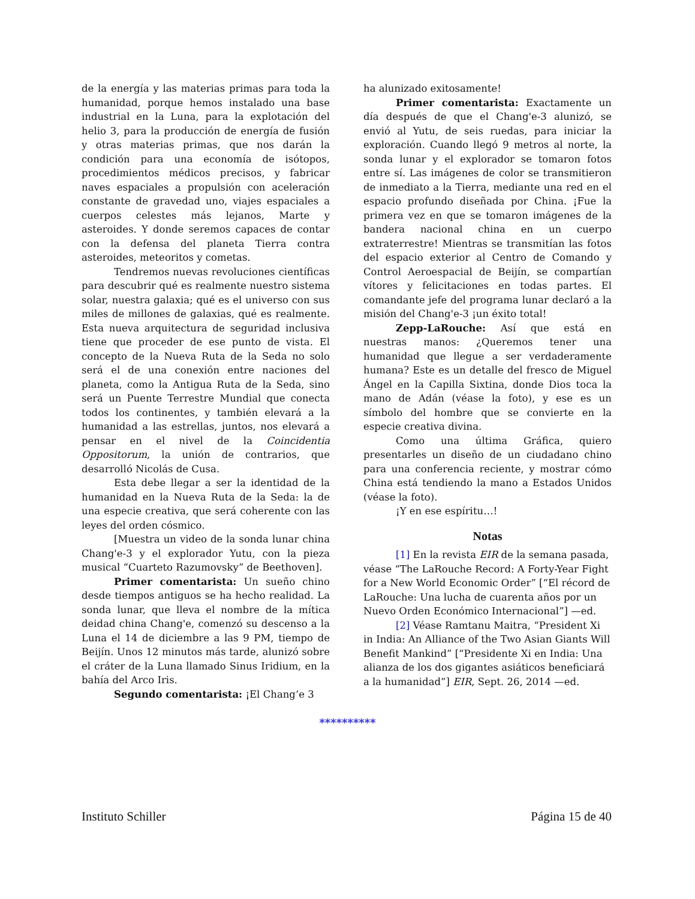de la energía y las materias primas para toda la humanidad, porque hemos instalado una base industrial en la Luna, para la explotación del helio 3, para la producción de energía de fusión y otras materias primas, que nos darán la condición para una economía de isótopos, procedimientos médicos precisos, y fabricar naves espaciales a propulsión con aceleración constante de gravedad uno, viajes espaciales a cuerpos celestes más lejanos, Marte y asteroides. Y donde seremos capaces de contar con la defensa del planeta Tierra contra asteroides, meteoritos y cometas.
Tendremos nuevas revoluciones científicas para descubrir qué es realmente nuestro sistema solar, nuestra galaxia; qué es el universo con sus miles de millones de galaxias, qué es realmente. Esta nueva arquitectura de seguridad inclusiva tiene que proceder de ese punto de vista. El concepto de la Nueva Ruta de la Seda no solo será el de una conexión entre naciones del planeta, como la Antigua Ruta de la Seda, sino será un Puente Terrestre Mundial que conecta todos los continentes, y también elevará a la humanidad a las estrellas, juntos, nos elevará a pensar en el nivel de la Coincidentia Oppositorum, la unión de contrarios, que desarrolló Nicolás de Cusa.
Esta debe llegar a ser la identidad de la humanidad en la Nueva Ruta de la Seda: la de una especie creativa, que será coherente con las leyes del orden cósmico.
[Muestra un video de la sonda lunar china Chang'e-3 y el explorador Yutu, con la pieza musical “Cuarteto Razumovsky” de Beethoven].
Primer comentarista: Un sueño chino desde tiempos antiguos se ha hecho realidad. La sonda lunar, que lleva el nombre de la mítica deidad china Chang'e, comenzó su descenso a la Luna el 14 de diciembre a las 9 PM, tiempo de Beijín. Unos 12 minutos más tarde, alunizó sobre el cráter de la Luna llamado Sinus Iridium, en la bahía del Arco Iris.
Segundo comentarista: ¡El Chang’e 3
ha alunizado exitosamente!
Primer comentarista: Exactamente un día después de que el Chang'e-3 alunizó, se envió al Yutu, de seis ruedas, para iniciar la exploración. Cuando llegó 9 metros al norte, la sonda lunar y el explorador se tomaron fotos entre sí. Las imágenes de color se transmitieron de inmediato a la Tierra, mediante una red en el espacio profundo diseñada por China. ¡Fue la primera vez en que se tomaron imágenes de la bandera nacional china en un cuerpo extraterrestre! Mientras se transmitían las fotos del espacio exterior al Centro de Comando y Control Aeroespacial de Beijín, se compartían vítores y felicitaciones en todas partes. El comandante jefe del programa lunar declaró a la misión del Chang'e-3 ¡un éxito total!
Zepp-LaRouche: Así que está en nuestras manos: ¿Queremos tener una humanidad que llegue a ser verdaderamente humana? Este es un detalle del fresco de Miguel Ángel en la Capilla Sixtina, donde Dios toca la mano de Adán (véase la foto), y ese es un símbolo del hombre que se convierte en la especie creativa divina.
Como una última Gráfica, quiero presentarles un diseño de un ciudadano chino para una conferencia reciente, y mostrar cómo China está tendiendo la mano a Estados Unidos (véase la foto).
¡Y en ese espíritu…!
Notas
[1] En la revista EIR de la semana pasada, véase “The LaRouche Record: A Forty-Year Fight for a New World Economic Order” [“El récord de LaRouche: Una lucha de cuarenta años por un Nuevo Orden Económico Internacional”] —ed.
[2] Véase Ramtanu Maitra, “President Xi in India: An Alliance of the Two Asian Giants Will Benefit Mankind” [“Presidente Xi en India: Una alianza de los dos gigantes asiáticos beneficiará a la humanidad”] EIR, Sept. 26, 2014 —ed.
**********
Instituto Schiller Página 15 de 40